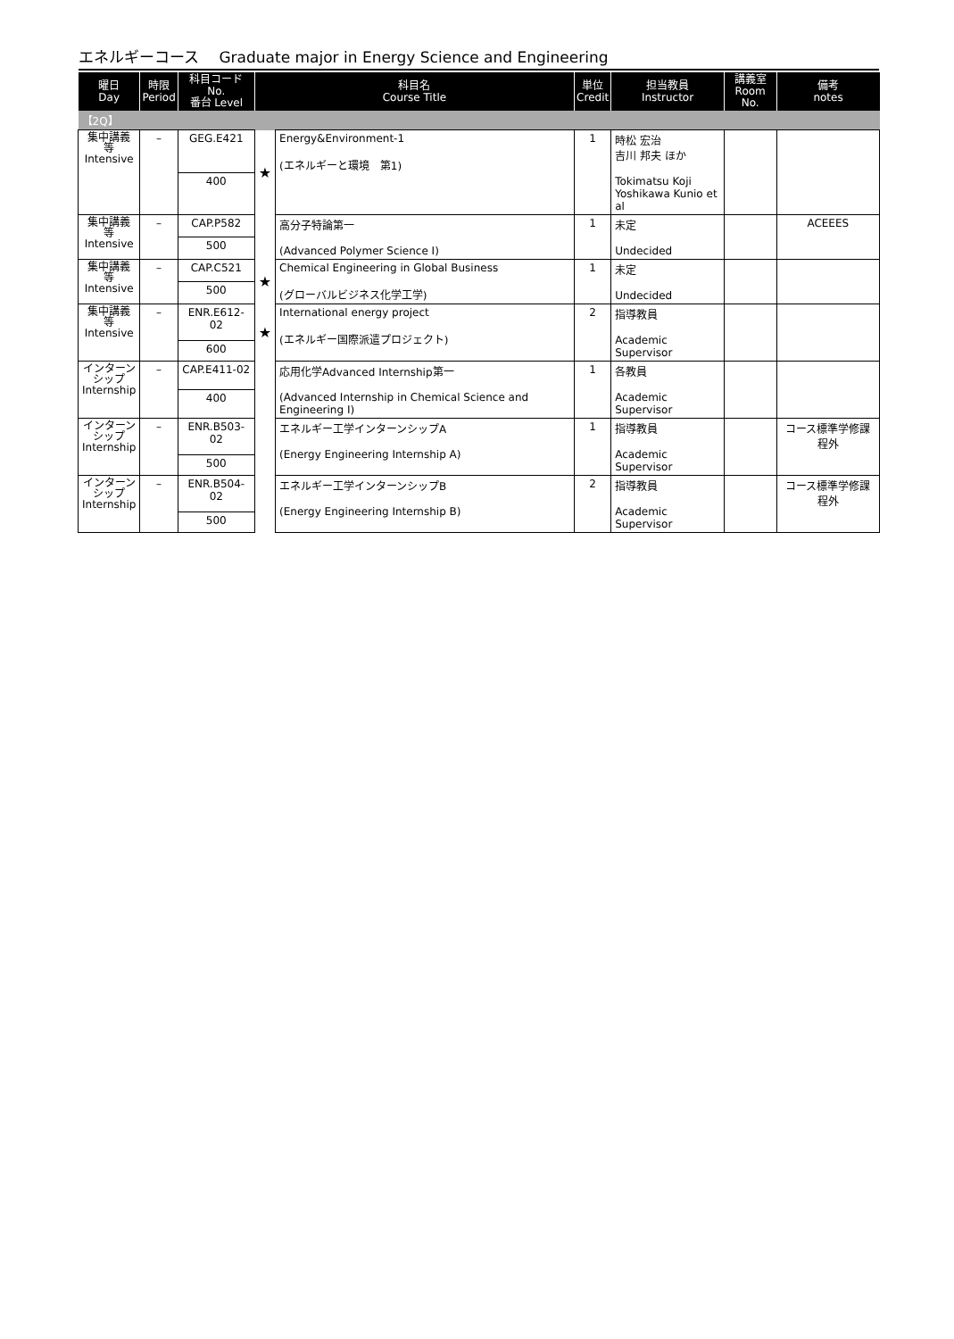エネルギーコース　 Graduate major in Energy Science and Engineering
| 曜日 Day | 時限 Period | 科目コード No. 番台 Level | 科目名 Course Title | | 単位 Credit | 担当教員 Instructor | 講義室 Room No. | 備考 notes |
| --- | --- | --- | --- | --- | --- | --- | --- | --- |
| 【2Q】 | | | | | | | | |
| 集中講義 等 Intensive | – | GEG.E421 | ★ | Energy&Environment-1 (エネルギーと環境 第1) | 1 | 時松 宏治 吉川 邦夫 ほか Tokimatsu Koji Yoshikawa Kunio et al | | |
| | | 400 | | | | | | |
| 集中講義 等 Intensive | – | CAP.P582 | | 高分子特論第一 (Advanced Polymer Science I) | 1 | 未定 Undecided | | ACEEES |
| | | 500 | | | | | | |
| 集中講義 等 Intensive | – | CAP.C521 | ★ | Chemical Engineering in Global Business (グローバルビジネス化学工学) | 1 | 未定 Undecided | | |
| | | 500 | | | | | | |
| 集中講義 等 Intensive | – | ENR.E612-02 | ★ | International energy project (エネルギー国際派遣プロジェクト) | 2 | 指導教員 Academic Supervisor | | |
| | | 600 | | | | | | |
| インターン シップ Internship | – | CAP.E411-02 | | 応用化学Advanced Internship第一 (Advanced Internship in Chemical Science and Engineering I) | 1 | 各教員 Academic Supervisor | | |
| | | 400 | | | | | | |
| インターン シップ Internship | – | ENR.B503-02 | | エネルギー工学インターンシップA (Energy Engineering Internship A) | 1 | 指導教員 Academic Supervisor | | コース標準学修課程外 |
| | | 500 | | | | | | |
| インターン シップ Internship | – | ENR.B504-02 | | エネルギー工学インターンシップB (Energy Engineering Internship B) | 2 | 指導教員 Academic Supervisor | | コース標準学修課程外 |
| | | 500 | | | | | | |